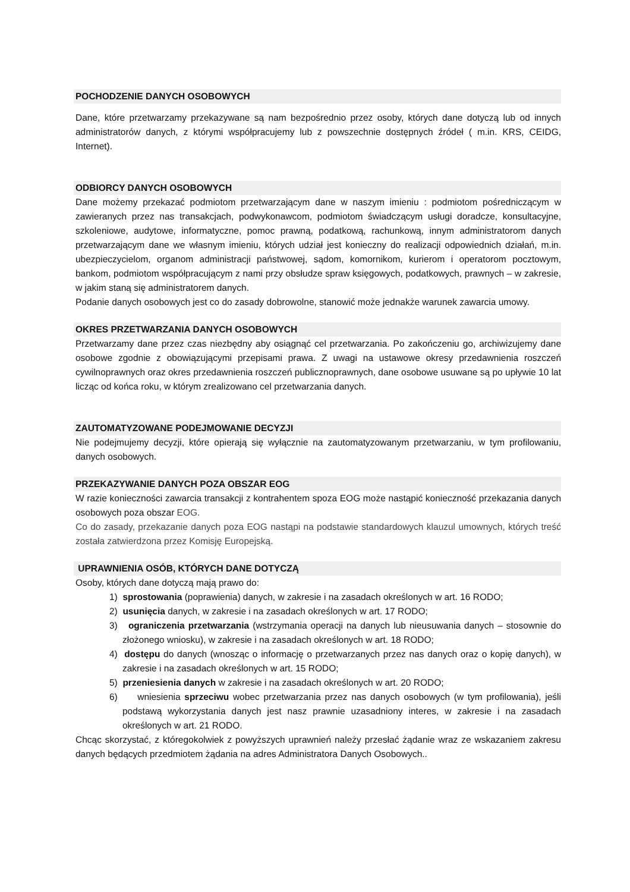POCHODZENIE DANYCH OSOBOWYCH
Dane, które przetwarzamy przekazywane są nam bezpośrednio przez osoby, których dane dotyczą lub od innych administratorów danych, z którymi współpracujemy lub z powszechnie dostępnych źródeł ( m.in. KRS, CEIDG, Internet).
ODBIORCY DANYCH OSOBOWYCH
Dane możemy przekazać podmiotom przetwarzającym dane w naszym imieniu : podmiotom pośredniczącym w zawieranych przez nas transakcjach, podwykonawcom, podmiotom świadczącym usługi doradcze, konsultacyjne, szkoleniowe, audytowe, informatyczne, pomoc prawną, podatkową, rachunkową, innym administratorom danych przetwarzającym dane we własnym imieniu, których udział jest konieczny do realizacji odpowiednich działań, m.in. ubezpieczycielom, organom administracji państwowej, sądom, komornikom, kurierom i operatorom pocztowym, bankom, podmiotom współpracującym z nami przy obsłudze spraw księgowych, podatkowych, prawnych – w zakresie, w jakim staną się administratorem danych.
Podanie danych osobowych jest co do zasady dobrowolne, stanowić może jednakże warunek zawarcia umowy.
OKRES PRZETWARZANIA DANYCH OSOBOWYCH
Przetwarzamy dane przez czas niezbędny aby osiągnąć cel przetwarzania. Po zakończeniu go, archiwizujemy dane osobowe zgodnie z obowiązującymi przepisami prawa. Z uwagi na ustawowe okresy przedawnienia roszczeń cywilnoprawnych oraz okres przedawnienia roszczeń publicznoprawnych, dane osobowe usuwane są po upływie 10 lat licząc od końca roku, w którym zrealizowano cel przetwarzania danych.
ZAUTOMATYZOWANE PODEJMOWANIE DECYZJI
Nie podejmujemy decyzji, które opierają się wyłącznie na zautomatyzowanym przetwarzaniu, w tym profilowaniu, danych osobowych.
PRZEKAZYWANIE DANYCH POZA OBSZAR EOG
W razie konieczności zawarcia transakcji z kontrahentem spoza EOG może nastąpić konieczność przekazania danych osobowych poza obszar EOG.
Co do zasady, przekazanie danych poza EOG nastąpi na podstawie standardowych klauzul umownych, których treść została zatwierdzona przez Komisję Europejską.
UPRAWNIENIA OSÓB, KTÓRYCH DANE DOTYCZĄ
Osoby, których dane dotyczą mają prawo do:
1) sprostowania (poprawienia) danych, w zakresie i na zasadach określonych w art. 16 RODO;
2) usunięcia danych, w zakresie i na zasadach określonych w art. 17 RODO;
3) ograniczenia przetwarzania (wstrzymania operacji na danych lub nieusuwania danych – stosownie do złożonego wniosku), w zakresie i na zasadach określonych w art. 18 RODO;
4) dostępu do danych (wnosząc o informację o przetwarzanych przez nas danych oraz o kopię danych), w zakresie i na zasadach określonych w art. 15 RODO;
5) przeniesienia danych w zakresie i na zasadach określonych w art. 20 RODO;
6) wniesienia sprzeciwu wobec przetwarzania przez nas danych osobowych (w tym profilowania), jeśli podstawą wykorzystania danych jest nasz prawnie uzasadniony interes, w zakresie i na zasadach określonych w art. 21 RODO.
Chcąc skorzystać, z któregokolwiek z powyższych uprawnień należy przesłać żądanie wraz ze wskazaniem zakresu danych będących przedmiotem żądania na adres Administratora Danych Osobowych..